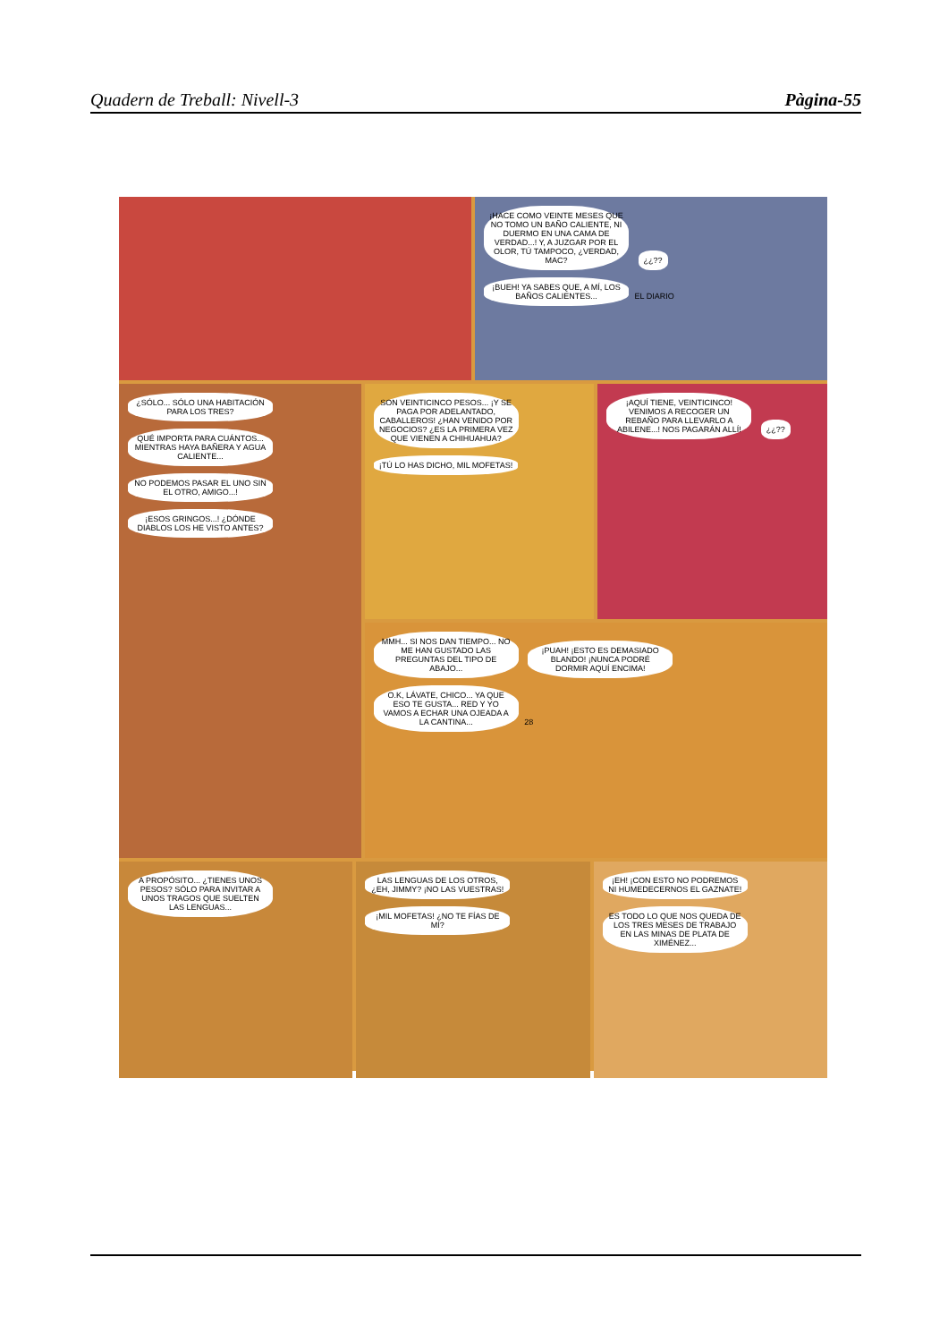Quadern de Treball: Nivell-3 Pàgina-55
¡HACE COMO VEINTE MESES QUE NO TOMO UN BAÑO CALIENTE, NI DUERMO EN UNA CAMA DE VERDAD...! Y, A JUZGAR POR EL OLOR, TÚ TAMPOCO, ¿VERDAD, MAC? ¿¿?? ¡BUEH! YA SABES QUE, A MÍ, LOS BAÑOS CALIENTES... EL DIARIO
¿SÓLO... SÓLO UNA HABITACIÓN PARA LOS TRES? QUÉ IMPORTA PARA CUÁNTOS... MIENTRAS HAYA BAÑERA Y AGUA CALIENTE... NO PODEMOS PASAR EL UNO SIN EL OTRO, AMIGO...! ¡ESOS GRINGOS...! ¿DÓNDE DIABLOS LOS HE VISTO ANTES?
SON VEINTICINCO PESOS... ¡Y SE PAGA POR ADELANTADO, CABALLEROS! ¿HAN VENIDO POR NEGOCIOS? ¿ES LA PRIMERA VEZ QUE VIENEN A CHIHUAHUA? ¡TÚ LO HAS DICHO, MIL MOFETAS!
¡AQUÍ TIENE, VEINTICINCO! VENIMOS A RECOGER UN REBAÑO PARA LLEVARLO A ABILENE...! NOS PAGARÁN ALLÍ! ¿¿??
MMH... SI NOS DAN TIEMPO... NO ME HAN GUSTADO LAS PREGUNTAS DEL TIPO DE ABAJO... ¡PUAH! ¡ESTO ES DEMASIADO BLANDO! ¡NUNCA PODRÉ DORMIR AQUÍ ENCIMA! O.K, LÁVATE, CHICO... YA QUE ESO TE GUSTA... RED Y YO VAMOS A ECHAR UNA OJEADA A LA CANTINA... 28
A PROPÓSITO... ¿TIENES UNOS PESOS? SÓLO PARA INVITAR A UNOS TRAGOS QUE SUELTEN LAS LENGUAS...
LAS LENGUAS DE LOS OTROS, ¿EH, JIMMY? ¡NO LAS VUESTRAS! ¡MIL MOFETAS! ¿NO TE FÍAS DE MÍ?
¡EH! ¡CON ESTO NO PODREMOS NI HUMEDECERNOS EL GAZNATE! ES TODO LO QUE NOS QUEDA DE LOS TRES MESES DE TRABAJO EN LAS MINAS DE PLATA DE XIMÉNEZ...